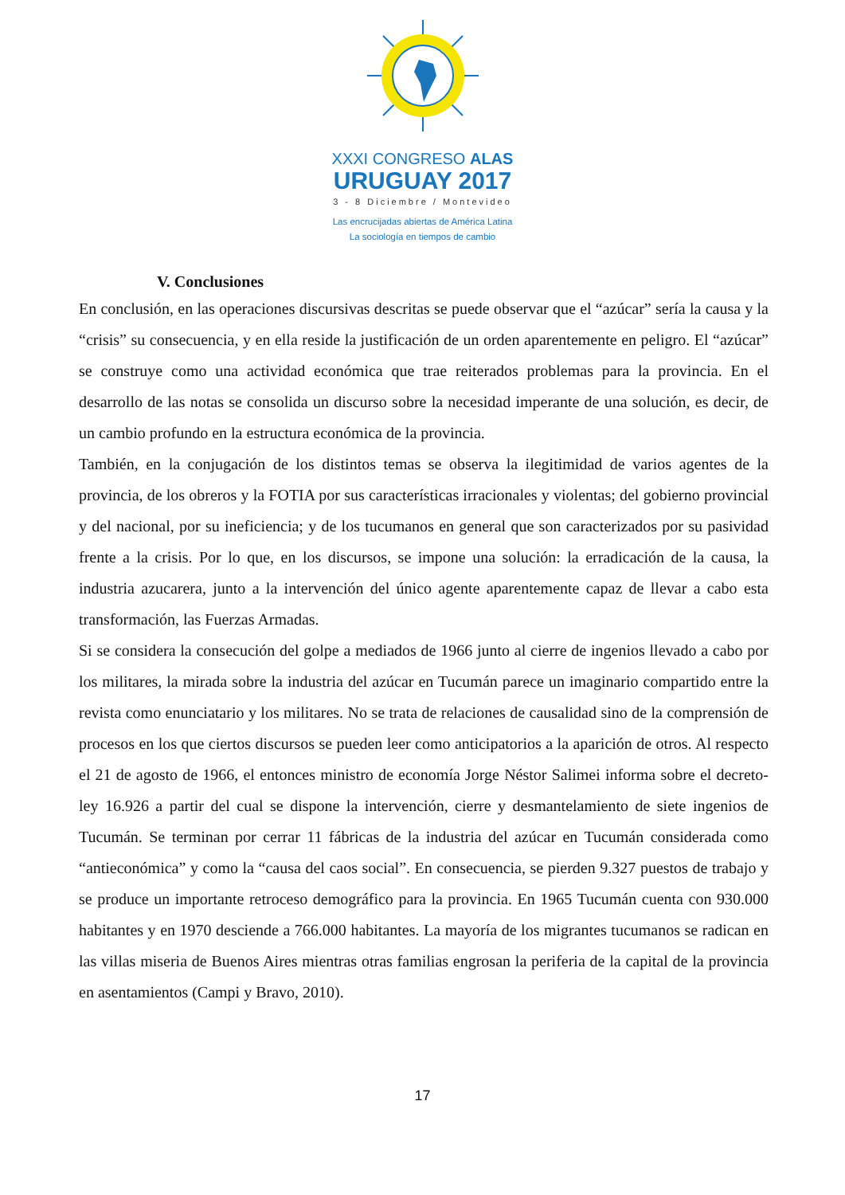XXXI CONGRESO ALAS
URUGUAY 2017
3 - 8 Diciembre / Montevideo
Las encrucijadas abiertas de América Latina
La sociología en tiempos de cambio
V. Conclusiones
En conclusión, en las operaciones discursivas descritas se puede observar que el “azúcar” sería la causa y la “crisis” su consecuencia, y en ella reside la justificación de un orden aparentemente en peligro. El “azúcar” se construye como una actividad económica que trae reiterados problemas para la provincia. En el desarrollo de las notas se consolida un discurso sobre la necesidad imperante de una solución, es decir, de un cambio profundo en la estructura económica de la provincia.
También, en la conjugación de los distintos temas se observa la ilegitimidad de varios agentes de la provincia, de los obreros y la FOTIA por sus características irracionales y violentas; del gobierno provincial y del nacional, por su ineficiencia; y de los tucumanos en general que son caracterizados por su pasividad frente a la crisis. Por lo que, en los discursos, se impone una solución: la erradicación de la causa, la industria azucarera, junto a la intervención del único agente aparentemente capaz de llevar a cabo esta transformación, las Fuerzas Armadas.
Si se considera la consecución del golpe a mediados de 1966 junto al cierre de ingenios llevado a cabo por los militares, la mirada sobre la industria del azúcar en Tucumán parece un imaginario compartido entre la revista como enunciatario y los militares. No se trata de relaciones de causalidad sino de la comprensión de procesos en los que ciertos discursos se pueden leer como anticipatorios a la aparición de otros. Al respecto el 21 de agosto de 1966, el entonces ministro de economía Jorge Néstor Salimei informa sobre el decreto-ley 16.926 a partir del cual se dispone la intervención, cierre y desmantelamiento de siete ingenios de Tucumán. Se terminan por cerrar 11 fábricas de la industria del azúcar en Tucumán considerada como “antieconómica” y como la “causa del caos social”. En consecuencia, se pierden 9.327 puestos de trabajo y se produce un importante retroceso demográfico para la provincia. En 1965 Tucumán cuenta con 930.000 habitantes y en 1970 desciende a 766.000 habitantes. La mayoría de los migrantes tucumanos se radican en las villas miseria de Buenos Aires mientras otras familias engrosan la periferia de la capital de la provincia en asentamientos (Campi y Bravo, 2010).
17